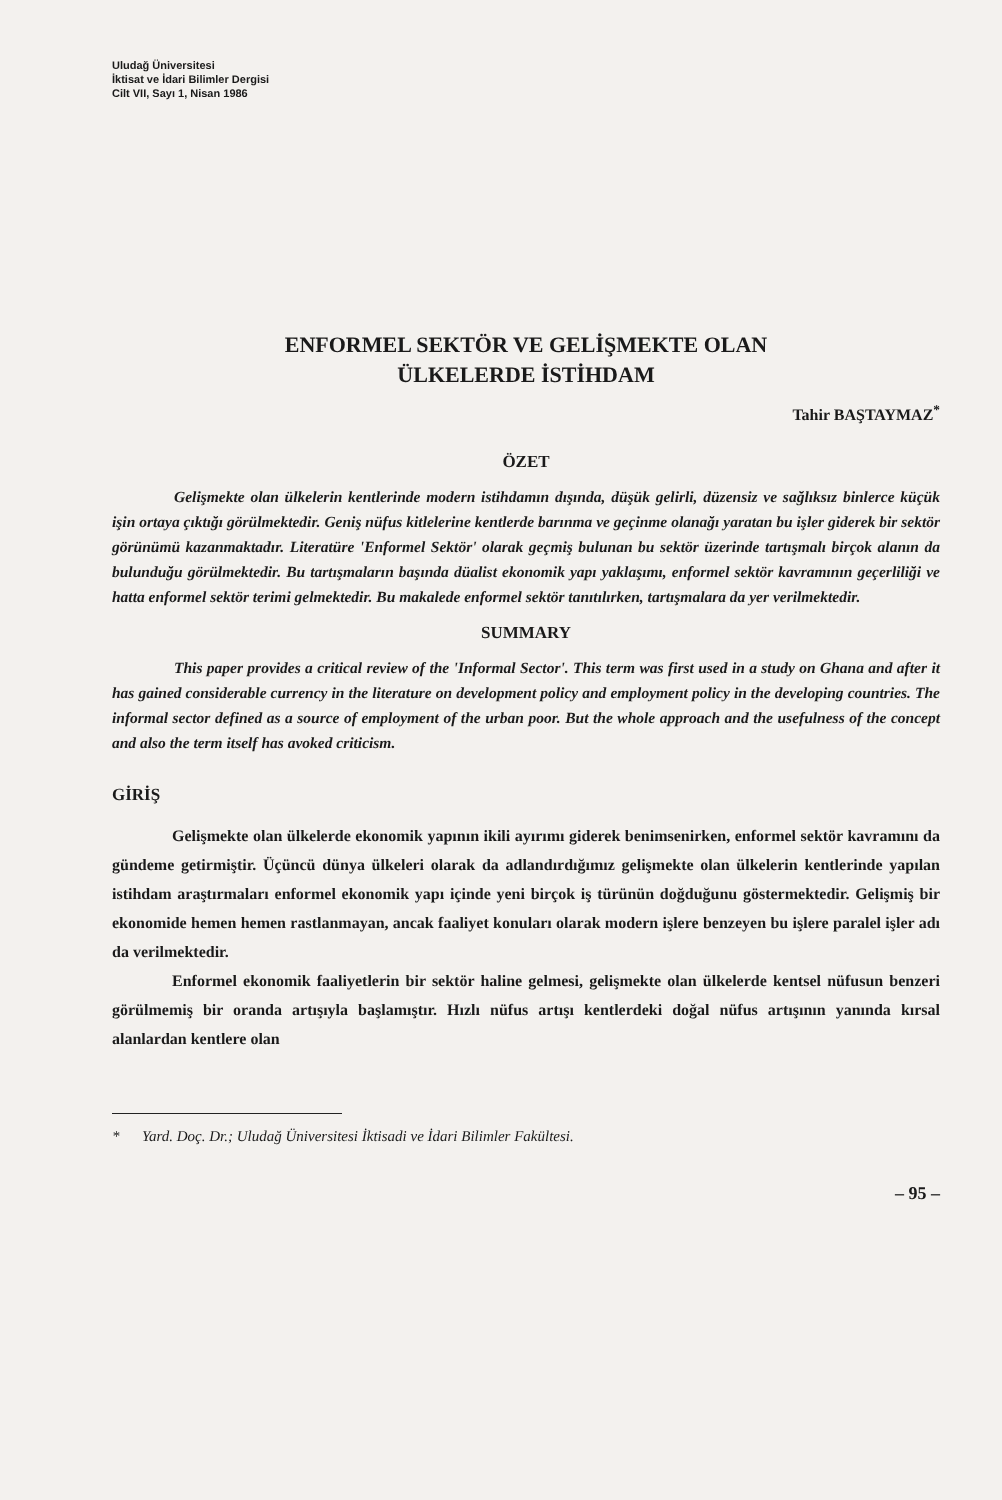Uludağ Üniversitesi
İktisat ve İdari Bilimler Dergisi
Cilt VII, Sayı 1, Nisan 1986
ENFORMEL SEKTÖR VE GELİŞMEKTE OLAN
ÜLKELERDE İSTİHDAM
Tahir BAŞTAYMAZ<sup>*</sup>
ÖZET
Gelişmekte olan ülkelerin kentlerinde modern istihdamın dışında, düşük gelirli, düzensiz ve sağlıksız binlerce küçük işin ortaya çıktığı görülmektedir. Geniş nüfus kitlelerine kentlerde barınma ve geçinme olanağı yaratan bu işler giderek bir sektör görünümü kazanmaktadır. Literatüre 'Enformel Sektör' olarak geçmiş bulunan bu sektör üzerinde tartışmalı birçok alanın da bulunduğu görülmektedir. Bu tartışmaların başında düalist ekonomik yapı yaklaşımı, enformel sektör kavramının geçerliliği ve hatta enformel sektör terimi gelmektedir. Bu makalede enformel sektör tanıtılırken, tartışmalara da yer verilmektedir.
SUMMARY
This paper provides a critical review of the 'Informal Sector'. This term was first used in a study on Ghana and after it has gained considerable currency in the literature on development policy and employment policy in the developing countries. The informal sector defined as a source of employment of the urban poor. But the whole approach and the usefulness of the concept and also the term itself has avoked criticism.
GİRİŞ
Gelişmekte olan ülkelerde ekonomik yapının ikili ayırımı giderek benimsenirken, enformel sektör kavramını da gündeme getirmiştir. Üçüncü dünya ülkeleri olarak da adlandırdığımız gelişmekte olan ülkelerin kentlerinde yapılan istihdam araştırmaları enformel ekonomik yapı içinde yeni birçok iş türünün doğduğunu göstermektedir. Gelişmiş bir ekonomide hemen hemen rastlanmayan, ancak faaliyet konuları olarak modern işlere benzeyen bu işlere paralel işler adı da verilmektedir.
Enformel ekonomik faaliyetlerin bir sektör haline gelmesi, gelişmekte olan ülkelerde kentsel nüfusun benzeri görülmemiş bir oranda artışıyla başlamıştır. Hızlı nüfus artışı kentlerdeki doğal nüfus artışının yanında kırsal alanlardan kentlere olan
* Yard. Doç. Dr.; Uludağ Üniversitesi İktisadi ve İdari Bilimler Fakültesi.
– 95 –